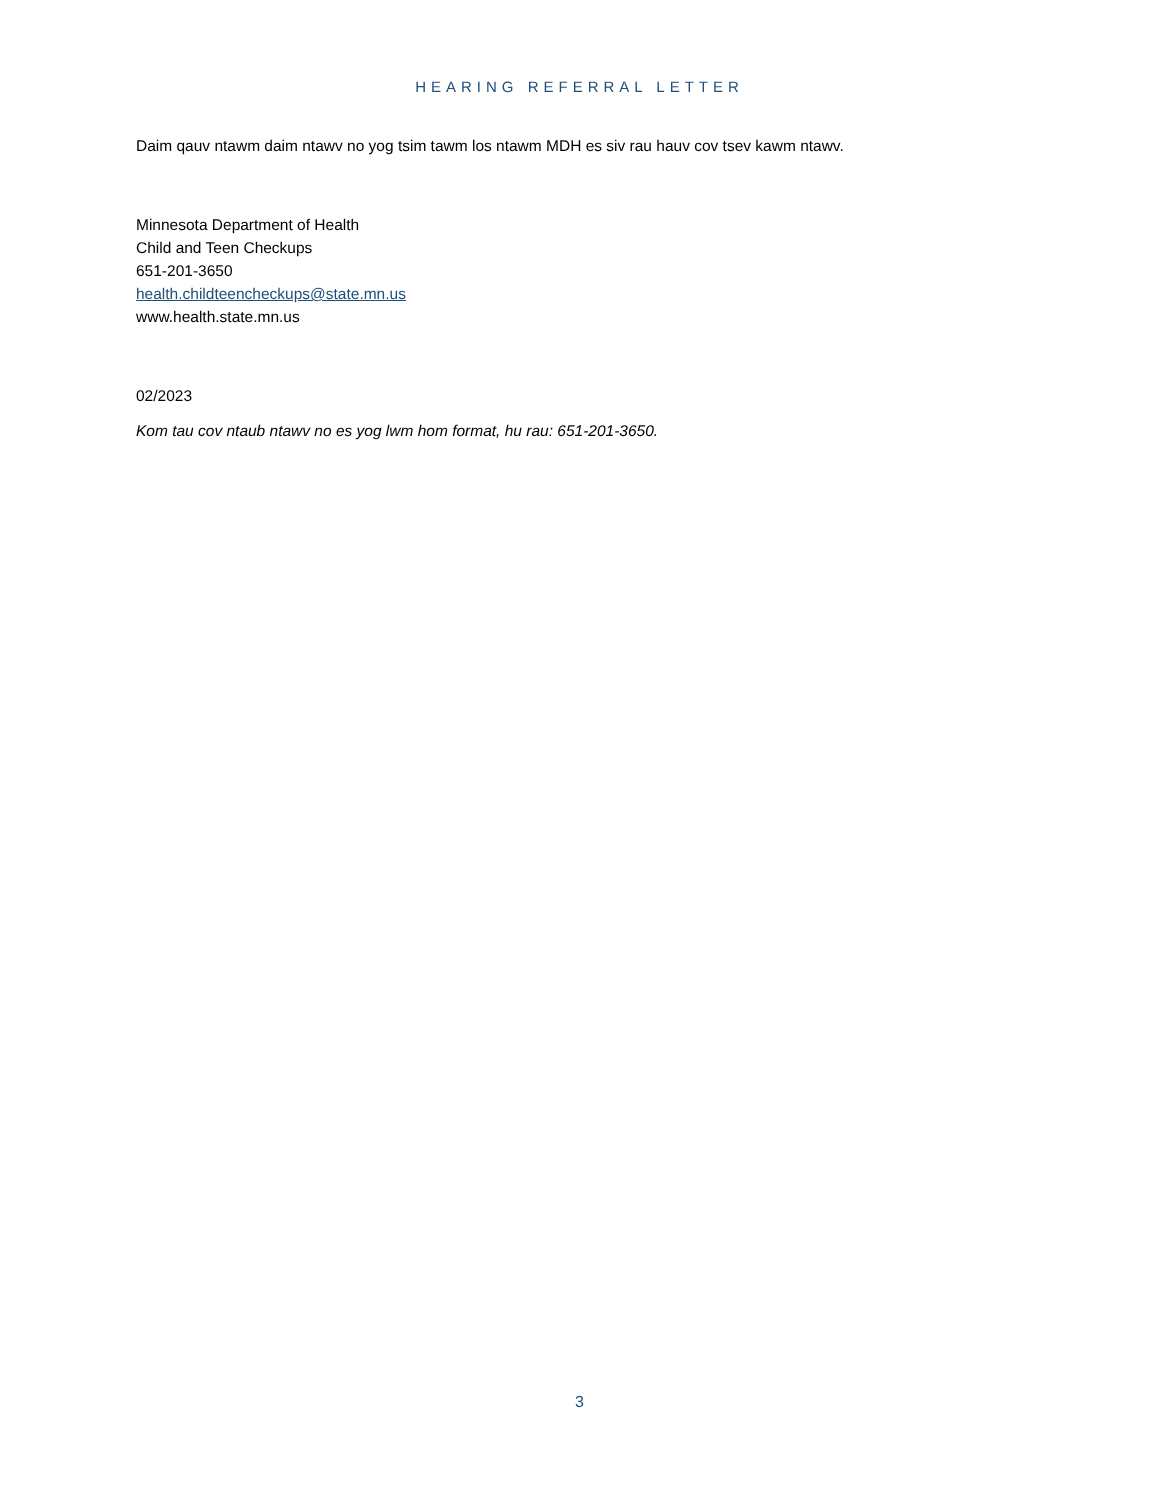HEARING REFERRAL LETTER
Daim qauv ntawm daim ntawv no yog tsim tawm los ntawm MDH es siv rau hauv cov tsev kawm ntawv.
Minnesota Department of Health
Child and Teen Checkups
651-201-3650
health.childteencheckups@state.mn.us
www.health.state.mn.us
02/2023
Kom tau cov ntaub ntawv no es yog lwm hom format, hu rau: 651-201-3650.
3